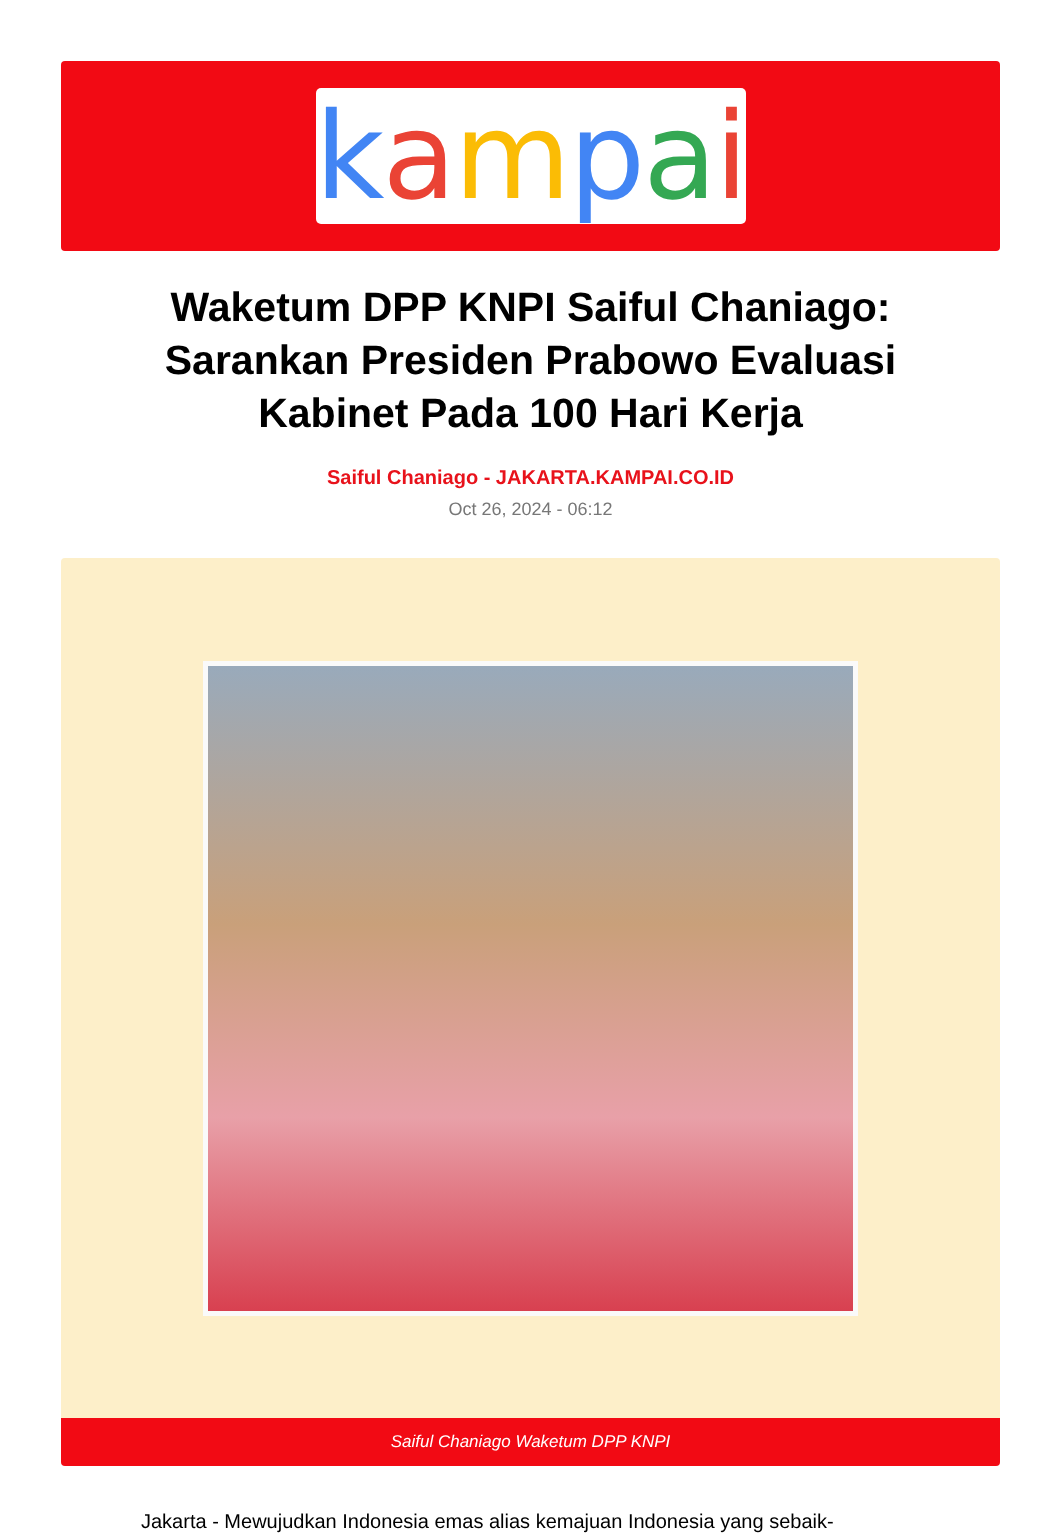kampai
Waketum DPP KNPI Saiful Chaniago: Sarankan Presiden Prabowo Evaluasi Kabinet Pada 100 Hari Kerja
Saiful Chaniago - JAKARTA.KAMPAI.CO.ID
Oct 26, 2024 - 06:12
Saiful Chaniago Waketum DPP KNPI
Jakarta - Mewujudkan Indonesia emas alias kemajuan Indonesia yang sebaik-